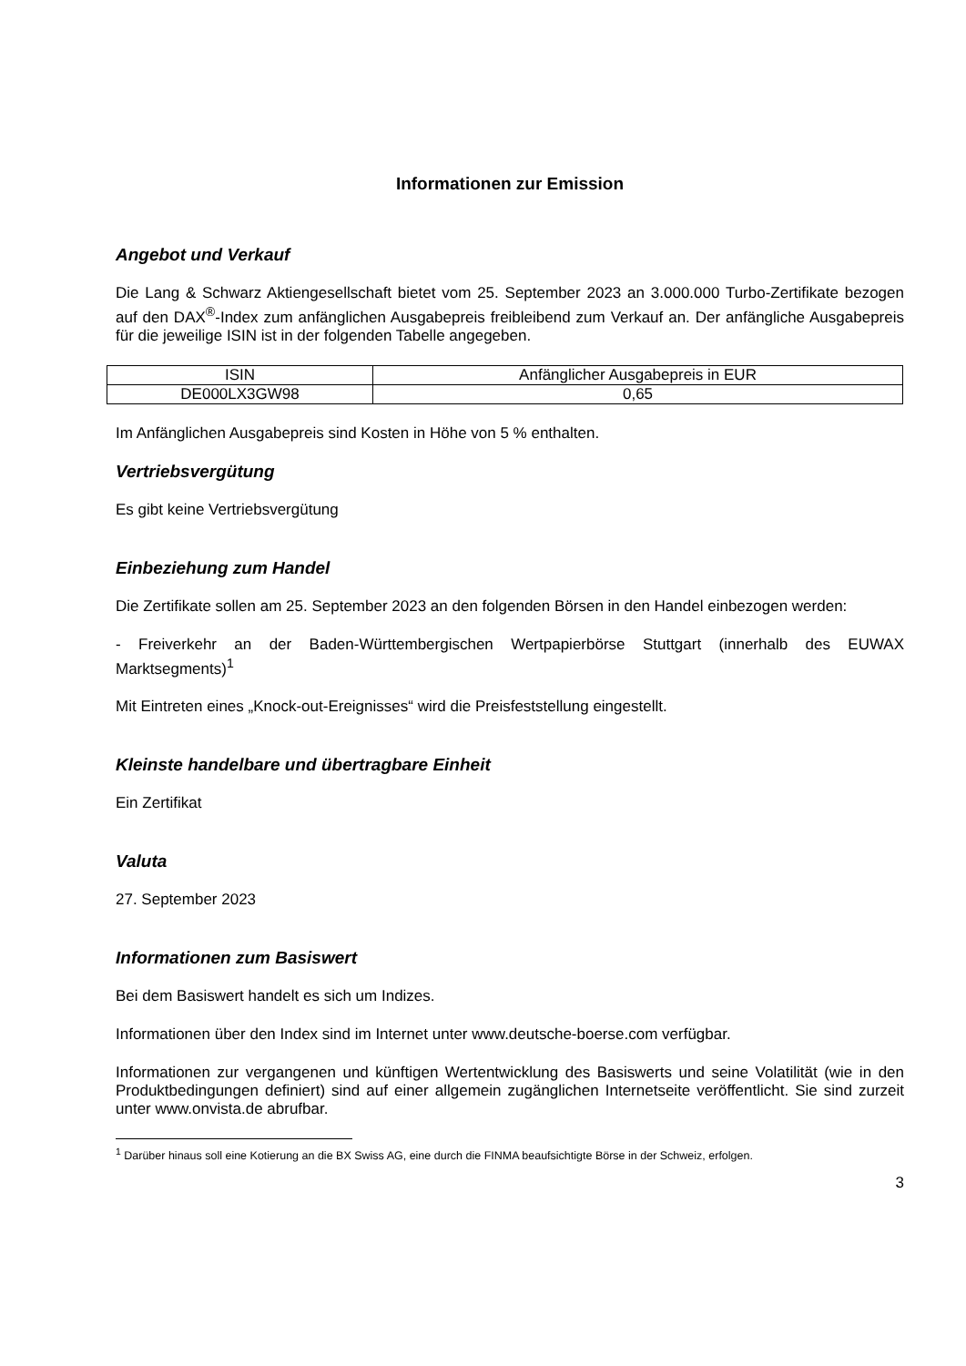Informationen zur Emission
Angebot und Verkauf
Die Lang & Schwarz Aktiengesellschaft bietet vom 25. September 2023 an 3.000.000 Turbo-Zertifikate bezogen auf den DAX<sup>®</sup>-Index zum anfänglichen Ausgabepreis freibleibend zum Verkauf an. Der anfängliche Ausgabepreis für die jeweilige ISIN ist in der folgenden Tabelle angegeben.
| ISIN | Anfänglicher Ausgabepreis in EUR |
| --- | --- |
| DE000LX3GW98 | 0,65 |
Im Anfänglichen Ausgabepreis sind Kosten in Höhe von 5 % enthalten.
Vertriebsvergütung
Es gibt keine Vertriebsvergütung
Einbeziehung zum Handel
Die Zertifikate sollen am 25. September 2023 an den folgenden Börsen in den Handel einbezogen werden:
- Freiverkehr an der Baden-Württembergischen Wertpapierbörse Stuttgart (innerhalb des EUWAX Marktsegments)<sup>1</sup>
Mit Eintreten eines „Knock-out-Ereignisses“ wird die Preisfeststellung eingestellt.
Kleinste handelbare und übertragbare Einheit
Ein Zertifikat
Valuta
27. September 2023
Informationen zum Basiswert
Bei dem Basiswert handelt es sich um Indizes.
Informationen über den Index sind im Internet unter www.deutsche-boerse.com verfügbar.
Informationen zur vergangenen und künftigen Wertentwicklung des Basiswerts und seine Volatilität (wie in den Produktbedingungen definiert) sind auf einer allgemein zugänglichen Internetseite veröffentlicht. Sie sind zurzeit unter www.onvista.de abrufbar.
<sup>1</sup> Darüber hinaus soll eine Kotierung an die BX Swiss AG, eine durch die FINMA beaufsichtigte Börse in der Schweiz, erfolgen.
3